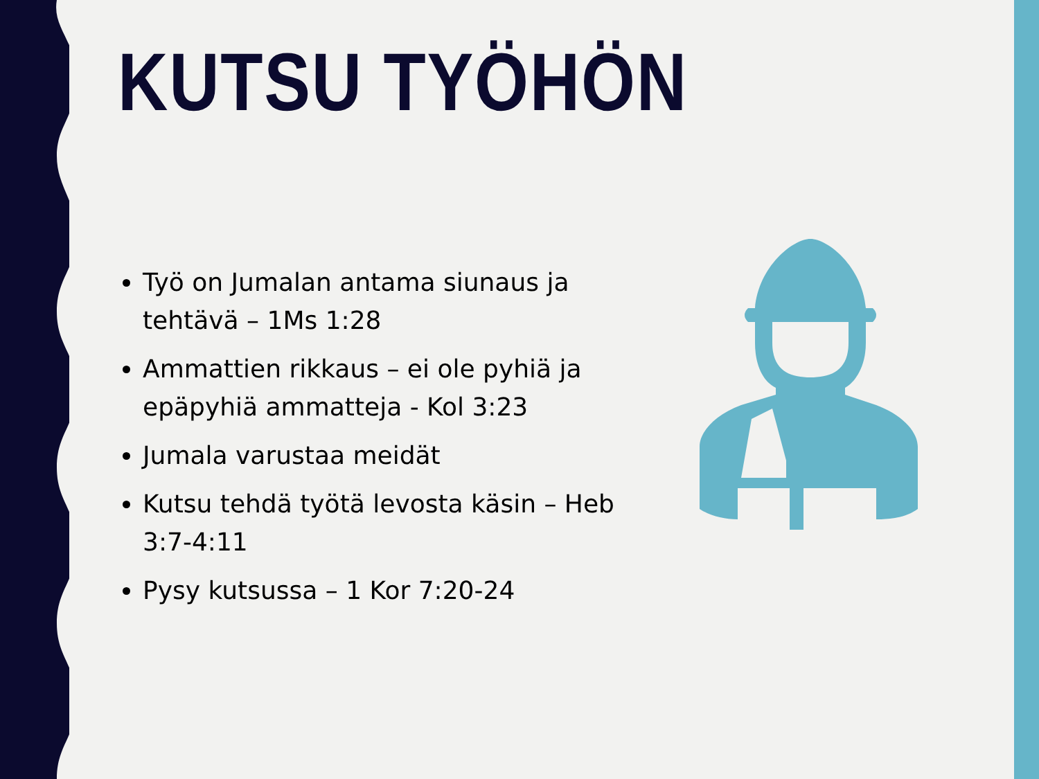KUTSU TYÖHÖN
Työ on Jumalan antama siunaus ja tehtävä – 1Ms 1:28
Ammattien rikkaus – ei ole pyhiä ja epäpyhiä ammatteja - Kol 3:23
Jumala varustaa meidät
Kutsu tehdä työtä levosta käsin – Heb 3:7-4:11
Pysy kutsussa – 1 Kor 7:20-24